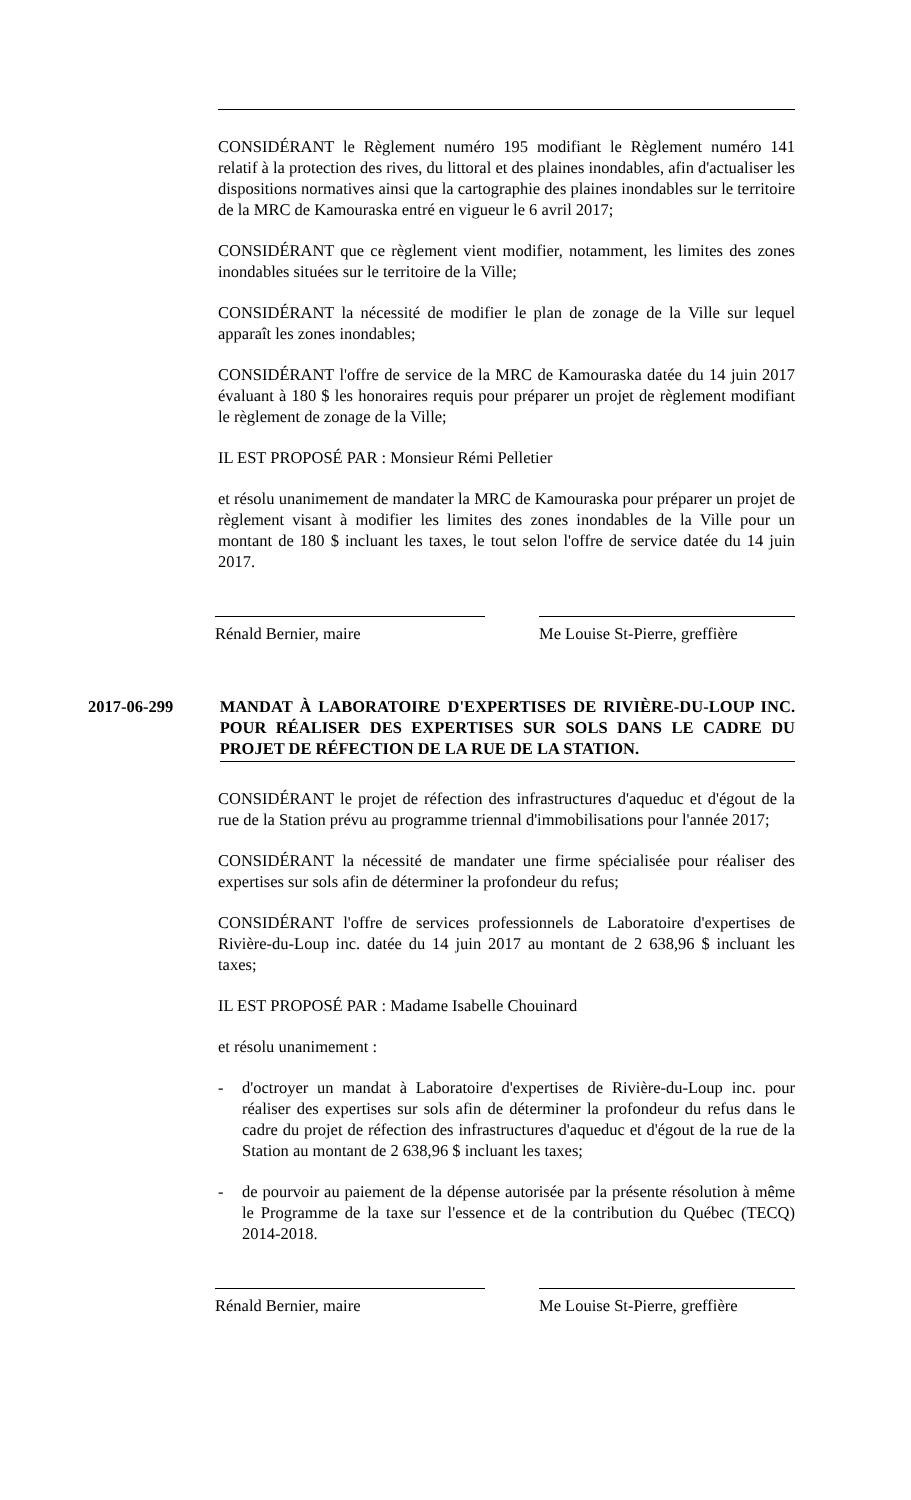CONSIDÉRANT le Règlement numéro 195 modifiant le Règlement numéro 141 relatif à la protection des rives, du littoral et des plaines inondables, afin d'actualiser les dispositions normatives ainsi que la cartographie des plaines inondables sur le territoire de la MRC de Kamouraska entré en vigueur le 6 avril 2017;
CONSIDÉRANT que ce règlement vient modifier, notamment, les limites des zones inondables situées sur le territoire de la Ville;
CONSIDÉRANT la nécessité de modifier le plan de zonage de la Ville sur lequel apparaît les zones inondables;
CONSIDÉRANT l'offre de service de la MRC de Kamouraska datée du 14 juin 2017 évaluant à 180 $ les honoraires requis pour préparer un projet de règlement modifiant le règlement de zonage de la Ville;
IL EST PROPOSÉ PAR : Monsieur Rémi Pelletier
et résolu unanimement de mandater la MRC de Kamouraska pour préparer un projet de règlement visant à modifier les limites des zones inondables de la Ville pour un montant de 180 $ incluant les taxes, le tout selon l'offre de service datée du 14 juin 2017.
Rénald Bernier, maire Me Louise St-Pierre, greffière
2017-06-299 MANDAT À LABORATOIRE D'EXPERTISES DE RIVIÈRE-DU-LOUP INC. POUR RÉALISER DES EXPERTISES SUR SOLS DANS LE CADRE DU PROJET DE RÉFECTION DE LA RUE DE LA STATION.
CONSIDÉRANT le projet de réfection des infrastructures d'aqueduc et d'égout de la rue de la Station prévu au programme triennal d'immobilisations pour l'année 2017;
CONSIDÉRANT la nécessité de mandater une firme spécialisée pour réaliser des expertises sur sols afin de déterminer la profondeur du refus;
CONSIDÉRANT l'offre de services professionnels de Laboratoire d'expertises de Rivière-du-Loup inc. datée du 14 juin 2017 au montant de 2 638,96 $ incluant les taxes;
IL EST PROPOSÉ PAR : Madame Isabelle Chouinard
et résolu unanimement :
- d'octroyer un mandat à Laboratoire d'expertises de Rivière-du-Loup inc. pour réaliser des expertises sur sols afin de déterminer la profondeur du refus dans le cadre du projet de réfection des infrastructures d'aqueduc et d'égout de la rue de la Station au montant de 2 638,96 $ incluant les taxes;
- de pourvoir au paiement de la dépense autorisée par la présente résolution à même le Programme de la taxe sur l'essence et de la contribution du Québec (TECQ) 2014-2018.
Rénald Bernier, maire Me Louise St-Pierre, greffière